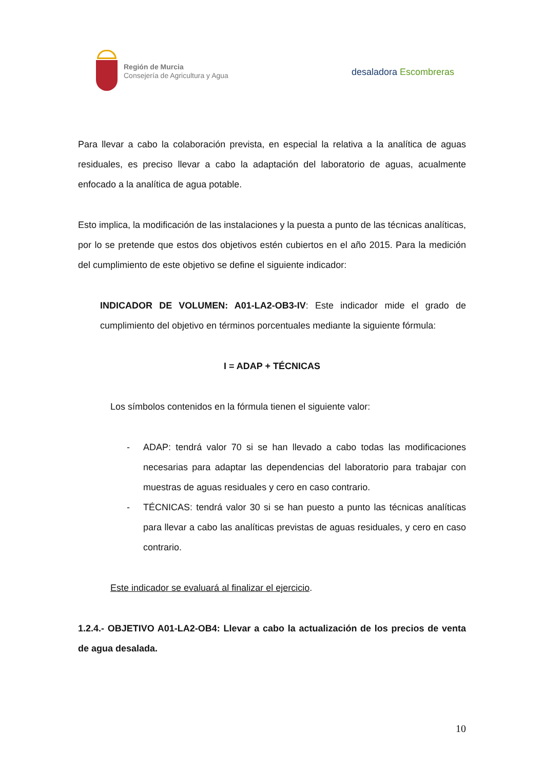Región de Murcia
Consejería de Agricultura y Agua
desaladora Escombreras
Para llevar a cabo la colaboración prevista, en especial la relativa a la analítica de aguas residuales, es preciso llevar a cabo la adaptación del laboratorio de aguas, acualmente enfocado a la analítica de agua potable.
Esto implica, la modificación de las instalaciones y la puesta a punto de las técnicas analíticas, por lo se pretende que estos dos objetivos estén cubiertos en el año 2015. Para la medición del cumplimiento de este objetivo se define el siguiente indicador:
INDICADOR DE VOLUMEN: A01-LA2-OB3-IV: Este indicador mide el grado de cumplimiento del objetivo en términos porcentuales mediante la siguiente fórmula:
I = ADAP + TÉCNICAS
Los símbolos contenidos en la fórmula tienen el siguiente valor:
- ADAP: tendrá valor 70 si se han llevado a cabo todas las modificaciones necesarias para adaptar las dependencias del laboratorio para trabajar con muestras de aguas residuales y cero en caso contrario.
- TÉCNICAS: tendrá valor 30 si se han puesto a punto las técnicas analíticas para llevar a cabo las analíticas previstas de aguas residuales, y cero en caso contrario.
Este indicador se evaluará al finalizar el ejercicio.
1.2.4.- OBJETIVO A01-LA2-OB4: Llevar a cabo la actualización de los precios de venta de agua desalada.
10